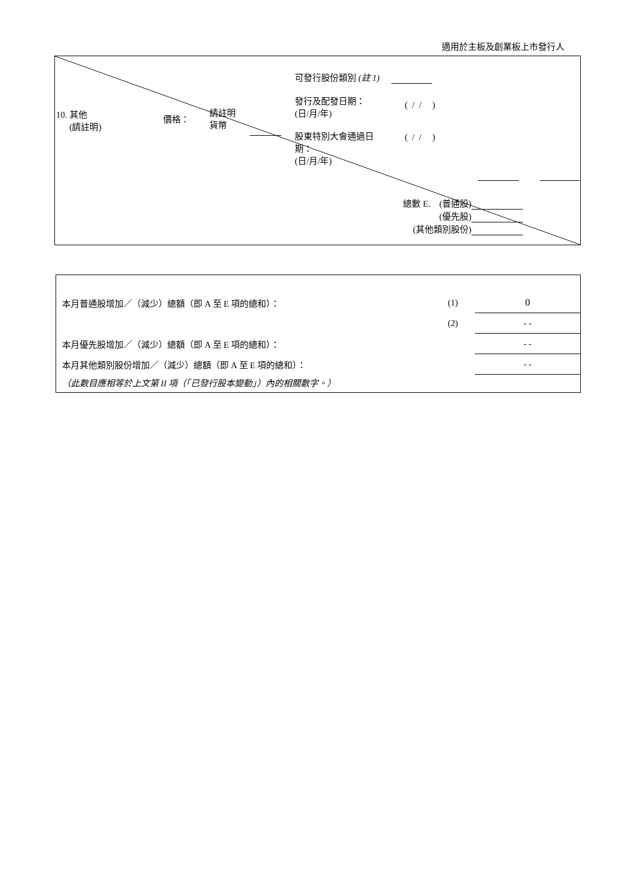適用於主板及創業板上市發行人
可發行股份類別 (註 1)
發行及配發日期：
(日/月/年)
( / / )
10. 其他
(請註明)
價格：
請註明
貨幣
股東特別大會通過日期：
(日/月/年)
( / / )
總數 E. (普通股)
(優先股)
(其他類別股份)
| 本月普通股增加／（減少）總額（即 A 至 E 項的總和）： | (1) | 0 |
| | (2) | - - |
| 本月優先股增加／（減少）總額（即 A 至 E 項的總和）： | | - - |
| 本月其他類別股份增加／（減少）總額（即 A 至 E 項的總和）： | | - - |
| （此數目應相等於上文第 II 項（「已發行股本變動」）內的相關數字。） | | |